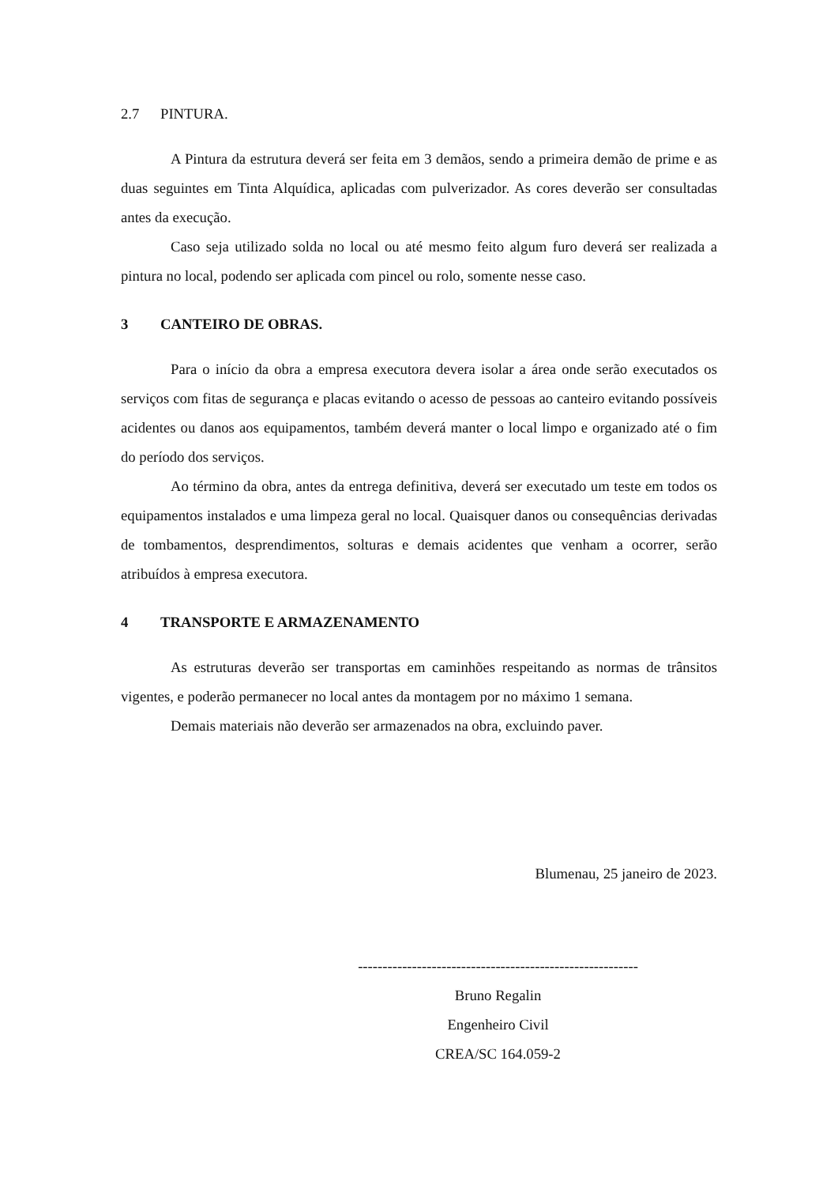2.7 PINTURA.
A Pintura da estrutura deverá ser feita em 3 demãos, sendo a primeira demão de prime e as duas seguintes em Tinta Alquídica, aplicadas com pulverizador. As cores deverão ser consultadas antes da execução.
Caso seja utilizado solda no local ou até mesmo feito algum furo deverá ser realizada a pintura no local, podendo ser aplicada com pincel ou rolo, somente nesse caso.
3 CANTEIRO DE OBRAS.
Para o início da obra a empresa executora devera isolar a área onde serão executados os serviços com fitas de segurança e placas evitando o acesso de pessoas ao canteiro evitando possíveis acidentes ou danos aos equipamentos, também deverá manter o local limpo e organizado até o fim do período dos serviços.
Ao término da obra, antes da entrega definitiva, deverá ser executado um teste em todos os equipamentos instalados e uma limpeza geral no local. Quaisquer danos ou consequências derivadas de tombamentos, desprendimentos, solturas e demais acidentes que venham a ocorrer, serão atribuídos à empresa executora.
4 TRANSPORTE E ARMAZENAMENTO
As estruturas deverão ser transportas em caminhões respeitando as normas de trânsitos vigentes, e poderão permanecer no local antes da montagem por no máximo 1 semana.
Demais materiais não deverão ser armazenados na obra, excluindo paver.
Blumenau, 25 janeiro de 2023.
---------------------------------------------------------
Bruno Regalin
Engenheiro Civil
CREA/SC 164.059-2